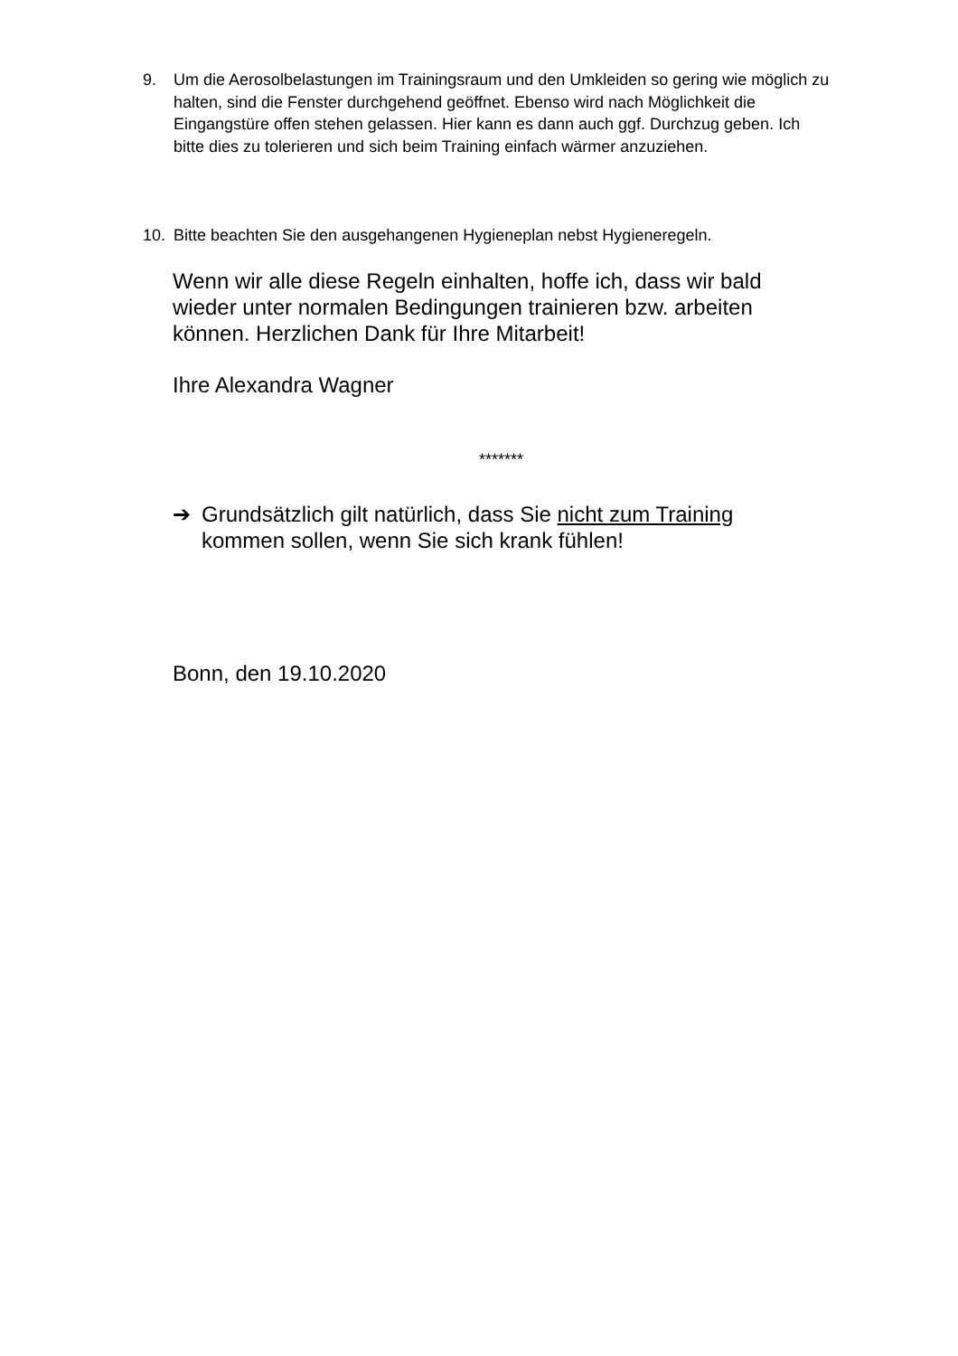9. Um die Aerosolbelastungen im Trainingsraum und den Umkleiden so gering wie möglich zu halten, sind die Fenster durchgehend geöffnet. Ebenso wird nach Möglichkeit die Eingangstüre offen stehen gelassen. Hier kann es dann auch ggf. Durchzug geben. Ich bitte dies zu tolerieren und sich beim Training einfach wärmer anzuziehen.
10. Bitte beachten Sie den ausgehangenen Hygieneplan nebst Hygieneregeln.
Wenn wir alle diese Regeln einhalten, hoffe ich, dass wir bald wieder unter normalen Bedingungen trainieren bzw. arbeiten können. Herzlichen Dank für Ihre Mitarbeit!
Ihre Alexandra Wagner
*******
➔ Grundsätzlich gilt natürlich, dass Sie nicht zum Training kommen sollen, wenn Sie sich krank fühlen!
Bonn, den 19.10.2020